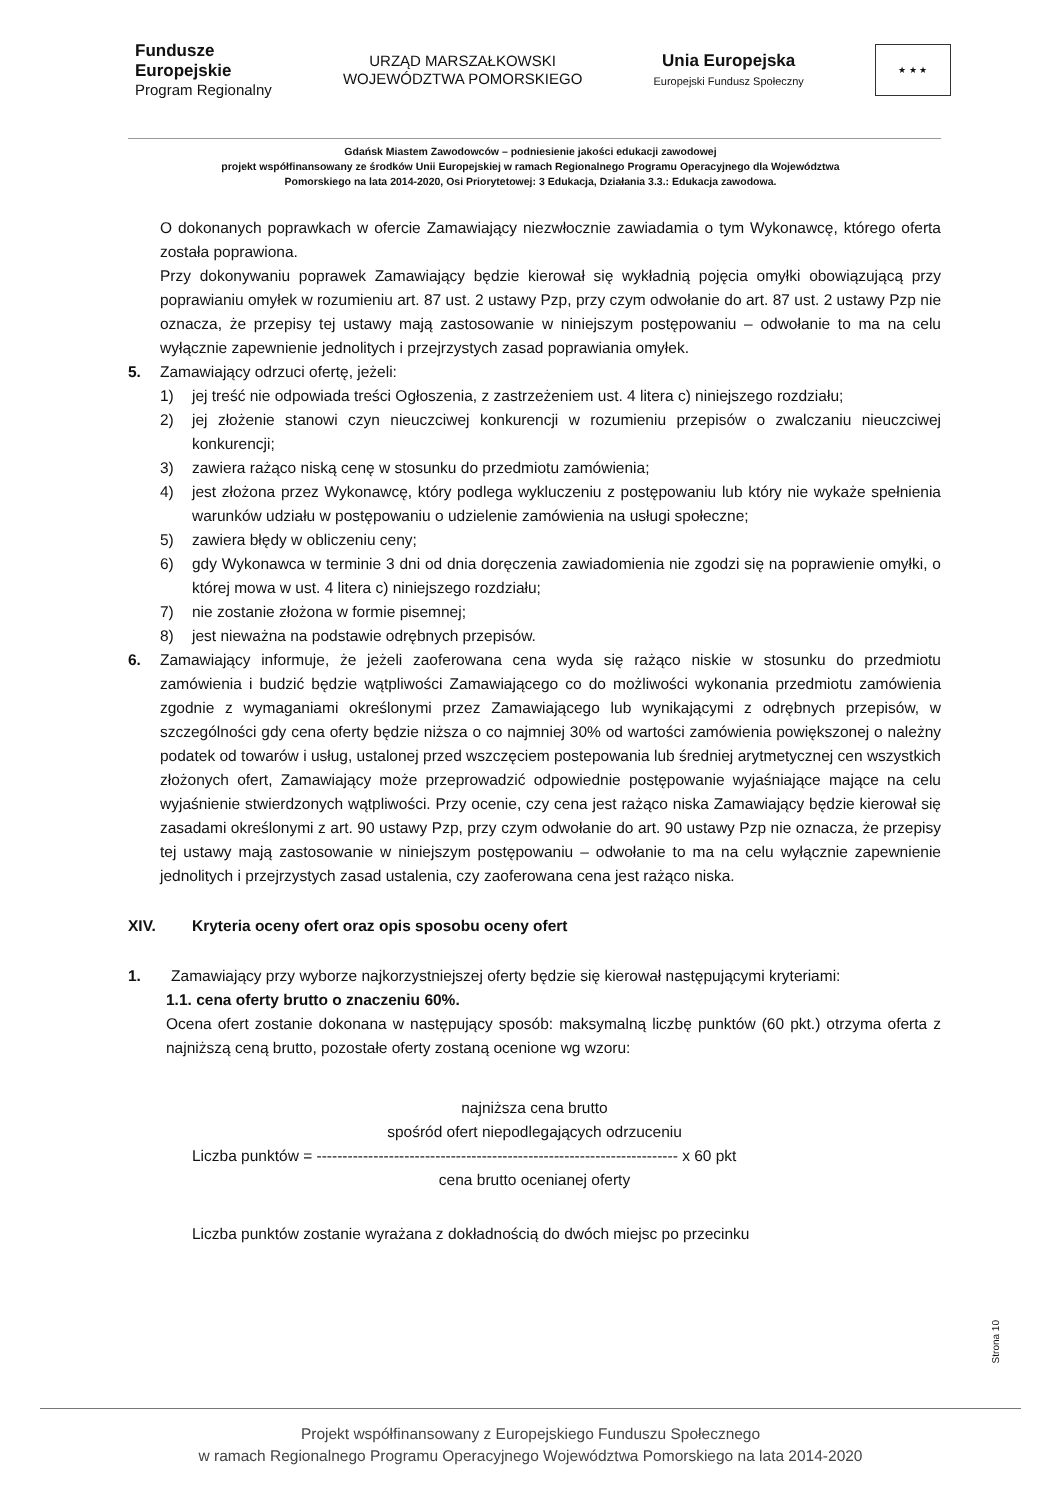Fundusze
Europejskie
Program Regionalny
URZĄD MARSZAŁKOWSKI
WOJEWÓDZTWA POMORSKIEGO
Unia Europejska
Europejski Fundusz Społeczny
★ ★ ★
Gdańsk Miastem Zawodowców – podniesienie jakości edukacji zawodowej
projekt współfinansowany ze środków Unii Europejskiej w ramach Regionalnego Programu Operacyjnego dla Województwa
Pomorskiego na lata 2014-2020, Osi Priorytetowej: 3 Edukacja, Działania 3.3.: Edukacja zawodowa.
O dokonanych poprawkach w ofercie Zamawiający niezwłocznie zawiadamia o tym Wykonawcę, którego oferta została poprawiona.
Przy dokonywaniu poprawek Zamawiający będzie kierował się wykładnią pojęcia omyłki obowiązującą przy poprawianiu omyłek w rozumieniu art. 87 ust. 2 ustawy Pzp, przy czym odwołanie do art. 87 ust. 2 ustawy Pzp nie oznacza, że przepisy tej ustawy mają zastosowanie w niniejszym postępowaniu – odwołanie to ma na celu wyłącznie zapewnienie jednolitych i przejrzystych zasad poprawiania omyłek.
5. Zamawiający odrzuci ofertę, jeżeli:
1) jej treść nie odpowiada treści Ogłoszenia, z zastrzeżeniem ust. 4 litera c) niniejszego rozdziału;
2) jej złożenie stanowi czyn nieuczciwej konkurencji w rozumieniu przepisów o zwalczaniu nieuczciwej konkurencji;
3) zawiera rażąco niską cenę w stosunku do przedmiotu zamówienia;
4) jest złożona przez Wykonawcę, który podlega wykluczeniu z postępowaniu lub który nie wykaże spełnienia warunków udziału w postępowaniu o udzielenie zamówienia na usługi społeczne;
5) zawiera błędy w obliczeniu ceny;
6) gdy Wykonawca w terminie 3 dni od dnia doręczenia zawiadomienia nie zgodzi się na poprawienie omyłki, o której mowa w ust. 4 litera c) niniejszego rozdziału;
7) nie zostanie złożona w formie pisemnej;
8) jest nieważna na podstawie odrębnych przepisów.
6. Zamawiający informuje, że jeżeli zaoferowana cena wyda się rażąco niskie w stosunku do przedmiotu zamówienia i budzić będzie wątpliwości Zamawiającego co do możliwości wykonania przedmiotu zamówienia zgodnie z wymaganiami określonymi przez Zamawiającego lub wynikającymi z odrębnych przepisów, w szczególności gdy cena oferty będzie niższa o co najmniej 30% od wartości zamówienia powiększonej o należny podatek od towarów i usług, ustalonej przed wszczęciem postepowania lub średniej arytmetycznej cen wszystkich złożonych ofert, Zamawiający może przeprowadzić odpowiednie postępowanie wyjaśniające mające na celu wyjaśnienie stwierdzonych wątpliwości. Przy ocenie, czy cena jest rażąco niska Zamawiający będzie kierował się zasadami określonymi z art. 90 ustawy Pzp, przy czym odwołanie do art. 90 ustawy Pzp nie oznacza, że przepisy tej ustawy mają zastosowanie w niniejszym postępowaniu – odwołanie to ma na celu wyłącznie zapewnienie jednolitych i przejrzystych zasad ustalenia, czy zaoferowana cena jest rażąco niska.
XIV. Kryteria oceny ofert oraz opis sposobu oceny ofert
1. Zamawiający przy wyborze najkorzystniejszej oferty będzie się kierował następującymi kryteriami:
1.1. cena oferty brutto o znaczeniu 60%.
Ocena ofert zostanie dokonana w następujący sposób: maksymalną liczbę punktów (60 pkt.) otrzyma oferta z najniższą ceną brutto, pozostałe oferty zostaną ocenione wg wzoru:
najniższa cena brutto
spośród ofert niepodlegających odrzuceniu
Liczba punktów = ---------------------------------------------------------------------- x 60 pkt
cena brutto ocenianej oferty
Liczba punktów zostanie wyrażana z dokładnością do dwóch miejsc po przecinku
Strona 10
Projekt współfinansowany z Europejskiego Funduszu Społecznego
w ramach Regionalnego Programu Operacyjnego Województwa Pomorskiego na lata 2014-2020